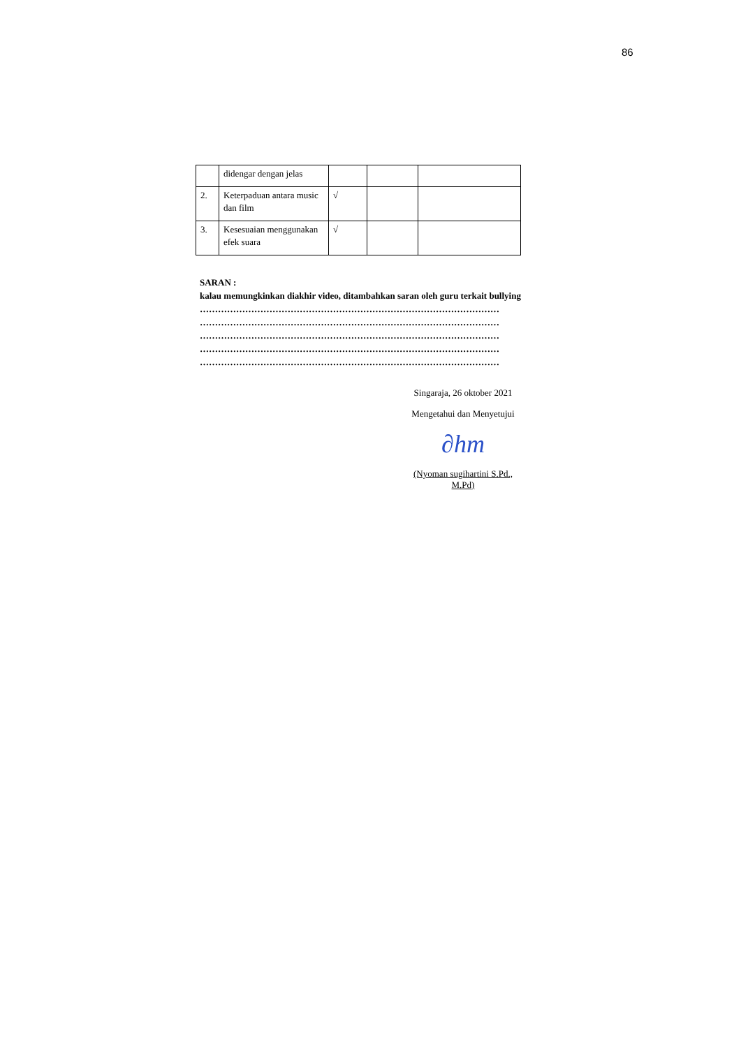86
| | didengar dengan jelas | | | |
| 2. | Keterpaduan antara music dan film | √ | | |
| 3. | Kesesuaian menggunakan efek suara | √ | | |
SARAN :
kalau memungkinkan diakhir video, ditambahkan saran oleh guru terkait bullying
………………………………………………………………………………………
………………………………………………………………………………………
………………………………………………………………………………………
………………………………………………………………………………………
………………………………………………………………………………………
Singaraja, 26 oktober 2021
Mengetahui dan Menyetujui
∂hm
(Nyoman sugihartini S.Pd., M.Pd)